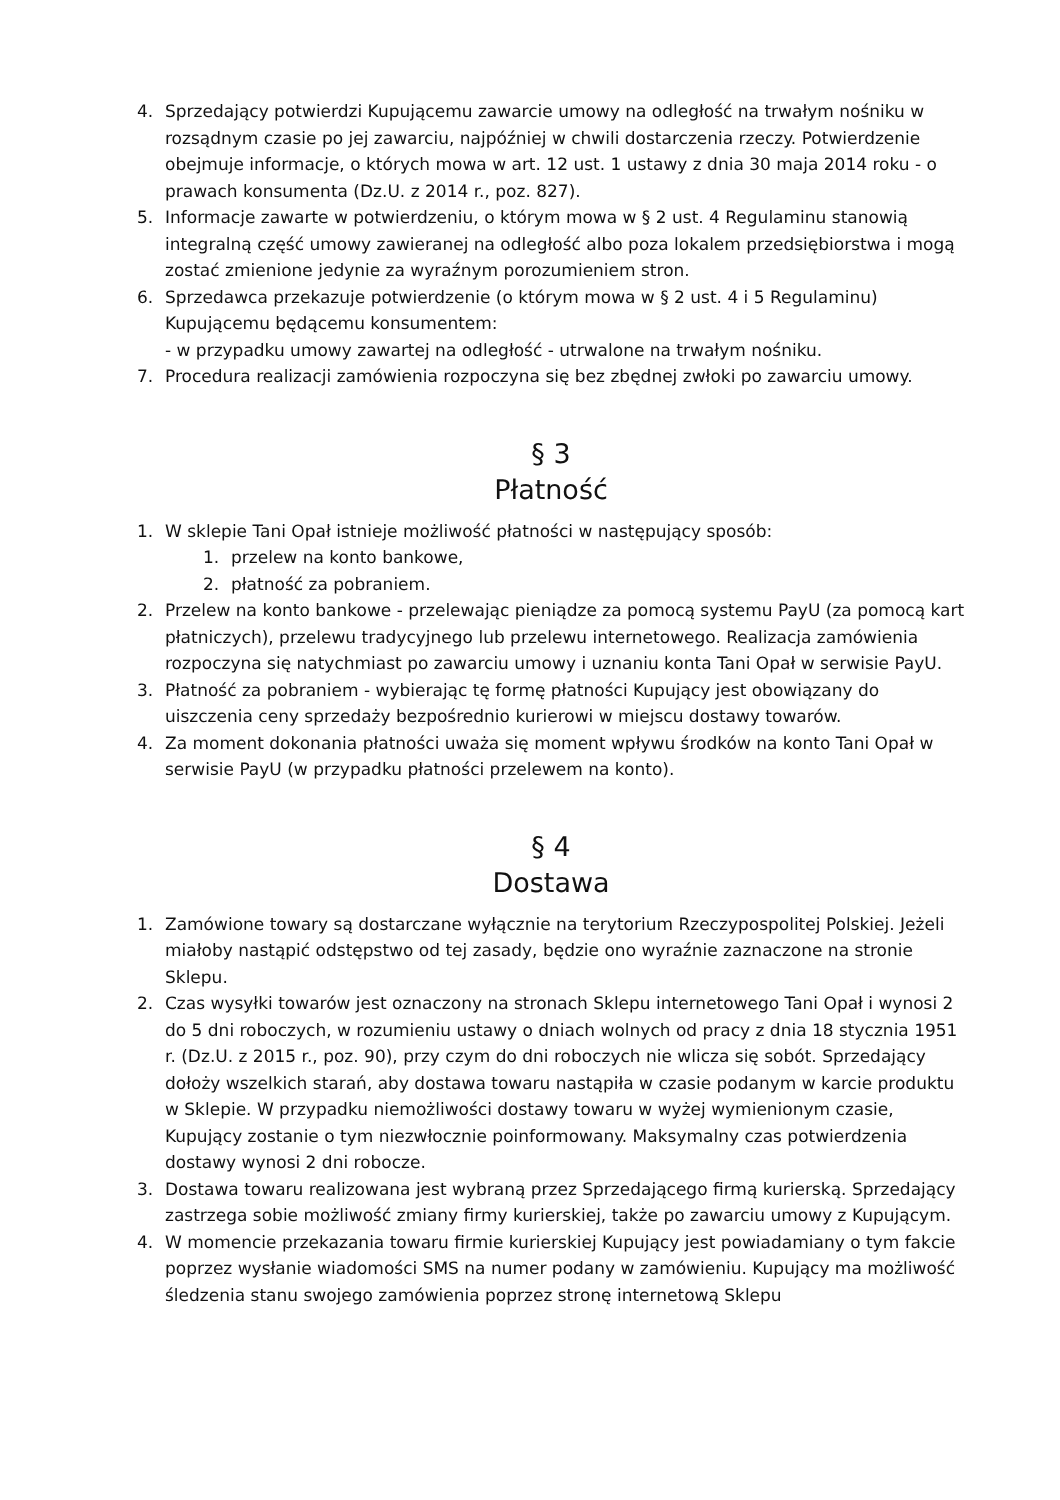4. Sprzedający potwierdzi Kupującemu zawarcie umowy na odległość na trwałym nośniku w rozsądnym czasie po jej zawarciu, najpóźniej w chwili dostarczenia rzeczy. Potwierdzenie obejmuje informacje, o których mowa w art. 12 ust. 1 ustawy z dnia 30 maja 2014 roku - o prawach konsumenta (Dz.U. z 2014 r., poz. 827).
5. Informacje zawarte w potwierdzeniu, o którym mowa w § 2 ust. 4 Regulaminu stanowią integralną część umowy zawieranej na odległość albo poza lokalem przedsiębiorstwa i mogą zostać zmienione jedynie za wyraźnym porozumieniem stron.
6. Sprzedawca przekazuje potwierdzenie (o którym mowa w § 2 ust. 4 i 5 Regulaminu) Kupującemu będącemu konsumentem:
- w przypadku umowy zawartej na odległość - utrwalone na trwałym nośniku.
7. Procedura realizacji zamówienia rozpoczyna się bez zbędnej zwłoki po zawarciu umowy.
§ 3
Płatność
1. W sklepie Tani Opał istnieje możliwość płatności w następujący sposób:
1. przelew na konto bankowe,
2. płatność za pobraniem.
2. Przelew na konto bankowe - przelewając pieniądze za pomocą systemu PayU (za pomocą kart płatniczych), przelewu tradycyjnego lub przelewu internetowego. Realizacja zamówienia rozpoczyna się natychmiast po zawarciu umowy i uznaniu konta Tani Opał w serwisie PayU.
3. Płatność za pobraniem - wybierając tę formę płatności Kupujący jest obowiązany do uiszczenia ceny sprzedaży bezpośrednio kurierowi w miejscu dostawy towarów.
4. Za moment dokonania płatności uważa się moment wpływu środków na konto Tani Opał w serwisie PayU (w przypadku płatności przelewem na konto).
§ 4
Dostawa
1. Zamówione towary są dostarczane wyłącznie na terytorium Rzeczypospolitej Polskiej. Jeżeli miałoby nastąpić odstępstwo od tej zasady, będzie ono wyraźnie zaznaczone na stronie Sklepu.
2. Czas wysyłki towarów jest oznaczony na stronach Sklepu internetowego Tani Opał i wynosi 2 do 5 dni roboczych, w rozumieniu ustawy o dniach wolnych od pracy z dnia 18 stycznia 1951 r. (Dz.U. z 2015 r., poz. 90), przy czym do dni roboczych nie wlicza się sobót. Sprzedający dołoży wszelkich starań, aby dostawa towaru nastąpiła w czasie podanym w karcie produktu w Sklepie. W przypadku niemożliwości dostawy towaru w wyżej wymienionym czasie, Kupujący zostanie o tym niezwłocznie poinformowany. Maksymalny czas potwierdzenia dostawy wynosi 2 dni robocze.
3. Dostawa towaru realizowana jest wybraną przez Sprzedającego firmą kurierską. Sprzedający zastrzega sobie możliwość zmiany firmy kurierskiej, także po zawarciu umowy z Kupującym.
4. W momencie przekazania towaru firmie kurierskiej Kupujący jest powiadamiany o tym fakcie poprzez wysłanie wiadomości SMS na numer podany w zamówieniu. Kupujący ma możliwość śledzenia stanu swojego zamówienia poprzez stronę internetową Sklepu